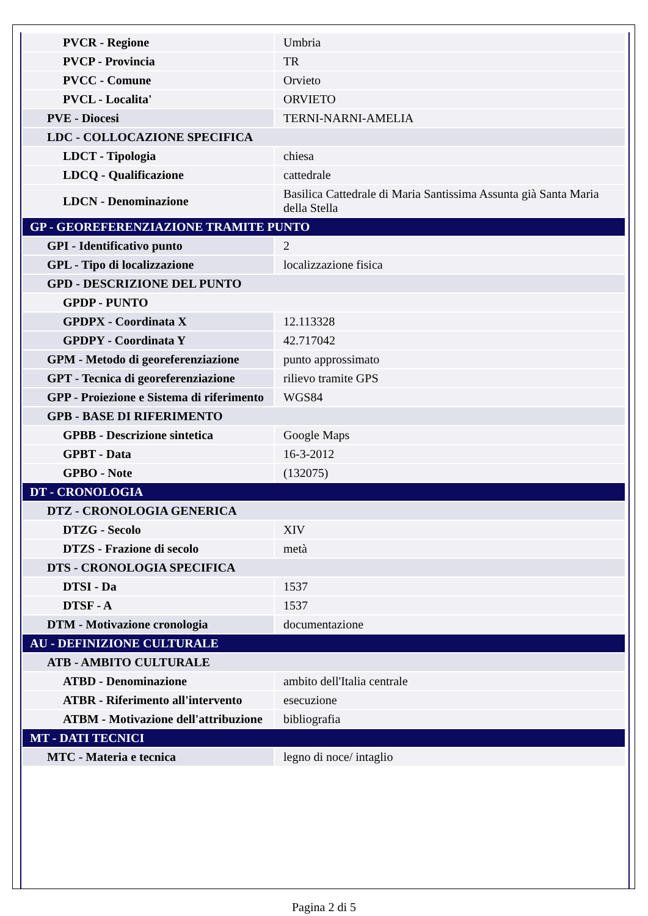| PVCR - Regione | Umbria |
| PVCP - Provincia | TR |
| PVCC - Comune | Orvieto |
| PVCL - Localita' | ORVIETO |
| PVE - Diocesi | TERNI-NARNI-AMELIA |
| LDC - COLLOCAZIONE SPECIFICA | |
| LDCT - Tipologia | chiesa |
| LDCQ - Qualificazione | cattedrale |
| LDCN - Denominazione | Basilica Cattedrale di Maria Santissima Assunta già Santa Maria della Stella |
| GP - GEOREFERENZIAZIONE TRAMITE PUNTO | |
| GPI - Identificativo punto | 2 |
| GPL - Tipo di localizzazione | localizzazione fisica |
| GPD - DESCRIZIONE DEL PUNTO | |
| GPDP - PUNTO | |
| GPDPX - Coordinata X | 12.113328 |
| GPDPY - Coordinata Y | 42.717042 |
| GPM - Metodo di georeferenziazione | punto approssimato |
| GPT - Tecnica di georeferenziazione | rilievo tramite GPS |
| GPP - Proiezione e Sistema di riferimento | WGS84 |
| GPB - BASE DI RIFERIMENTO | |
| GPBB - Descrizione sintetica | Google Maps |
| GPBT - Data | 16-3-2012 |
| GPBO - Note | (132075) |
| DT - CRONOLOGIA | |
| DTZ - CRONOLOGIA GENERICA | |
| DTZG - Secolo | XIV |
| DTZS - Frazione di secolo | metà |
| DTS - CRONOLOGIA SPECIFICA | |
| DTSI - Da | 1537 |
| DTSF - A | 1537 |
| DTM - Motivazione cronologia | documentazione |
| AU - DEFINIZIONE CULTURALE | |
| ATB - AMBITO CULTURALE | |
| ATBD - Denominazione | ambito dell'Italia centrale |
| ATBR - Riferimento all'intervento | esecuzione |
| ATBM - Motivazione dell'attribuzione | bibliografia |
| MT - DATI TECNICI | |
| MTC - Materia e tecnica | legno di noce/ intaglio |
Pagina 2 di 5